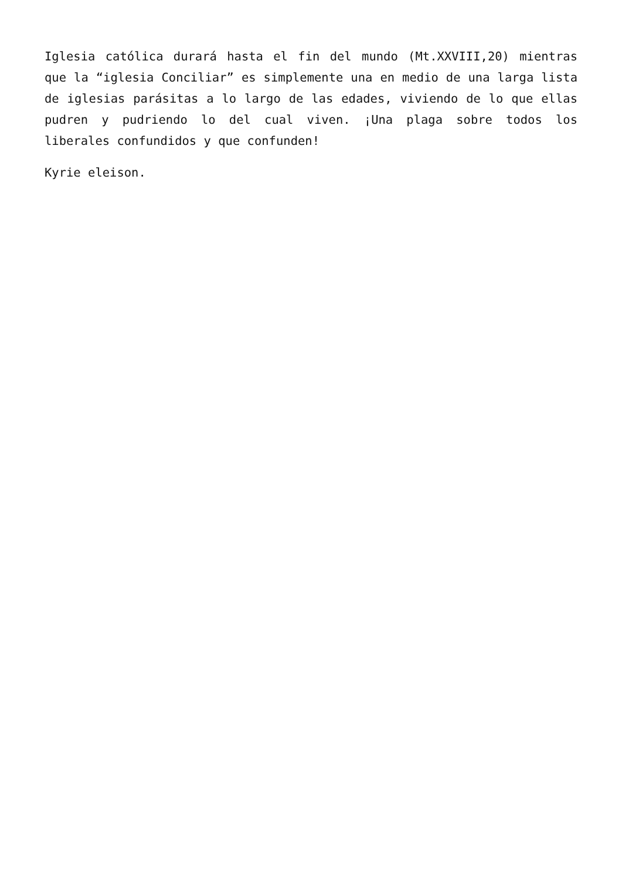Iglesia católica durará hasta el fin del mundo (Mt.XXVIII,20) mientras que la “iglesia Conciliar” es simplemente una en medio de una larga lista de iglesias parásitas a lo largo de las edades, viviendo de lo que ellas pudren y pudriendo lo del cual viven. ¡Una plaga sobre todos los liberales confundidos y que confunden!
Kyrie eleison.